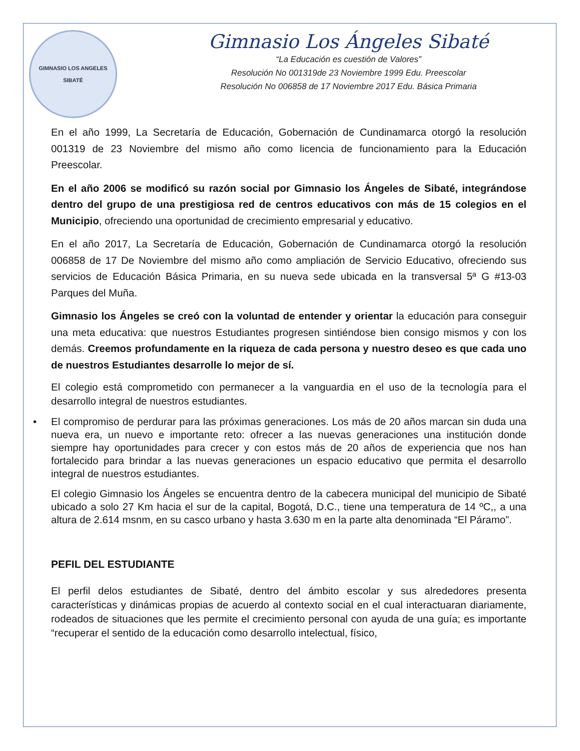GIMNASIO LOS ANGELES
SIBATÉ
Gimnasio Los Ángeles Sibaté
“La Educación es cuestión de Valores”
Resolución No 001319de 23 Noviembre 1999 Edu. Preescolar
Resolución No 006858 de 17 Noviembre 2017 Edu. Básica Primaria
En el año 1999, La Secretaría de Educación, Gobernación de Cundinamarca otorgó la resolución 001319 de 23 Noviembre del mismo año como licencia de funcionamiento para la Educación Preescolar.
En el año 2006 se modificó su razón social por Gimnasio los Ángeles de Sibaté, integrándose dentro del grupo de una prestigiosa red de centros educativos con más de 15 colegios en el Municipio, ofreciendo una oportunidad de crecimiento empresarial y educativo.
En el año 2017, La Secretaría de Educación, Gobernación de Cundinamarca otorgó la resolución 006858 de 17 De Noviembre del mismo año como ampliación de Servicio Educativo, ofreciendo sus servicios de Educación Básica Primaria, en su nueva sede ubicada en la transversal 5ª G #13-03 Parques del Muña.
Gimnasio los Ángeles se creó con la voluntad de entender y orientar la educación para conseguir una meta educativa: que nuestros Estudiantes progresen sintiéndose bien consigo mismos y con los demás. Creemos profundamente en la riqueza de cada persona y nuestro deseo es que cada uno de nuestros Estudiantes desarrolle lo mejor de sí.
El colegio está comprometido con permanecer a la vanguardia en el uso de la tecnología para el desarrollo integral de nuestros estudiantes.
• El compromiso de perdurar para las próximas generaciones. Los más de 20 años marcan sin duda una nueva era, un nuevo e importante reto: ofrecer a las nuevas generaciones una institución donde siempre hay oportunidades para crecer y con estos más de 20 años de experiencia que nos han fortalecido para brindar a las nuevas generaciones un espacio educativo que permita el desarrollo integral de nuestros estudiantes.
El colegio Gimnasio los Ángeles se encuentra dentro de la cabecera municipal del municipio de Sibaté ubicado a solo 27 Km hacia el sur de la capital, Bogotá, D.C., tiene una temperatura de 14 ºC,, a una altura de 2.614 msnm, en su casco urbano y hasta 3.630 m en la parte alta denominada “El Páramo”.
PEFIL DEL ESTUDIANTE
El perfil delos estudiantes de Sibaté, dentro del ámbito escolar y sus alrededores presenta características y dinámicas propias de acuerdo al contexto social en el cual interactuaran diariamente, rodeados de situaciones que les permite el crecimiento personal con ayuda de una guía; es importante “recuperar el sentido de la educación como desarrollo intelectual, físico,